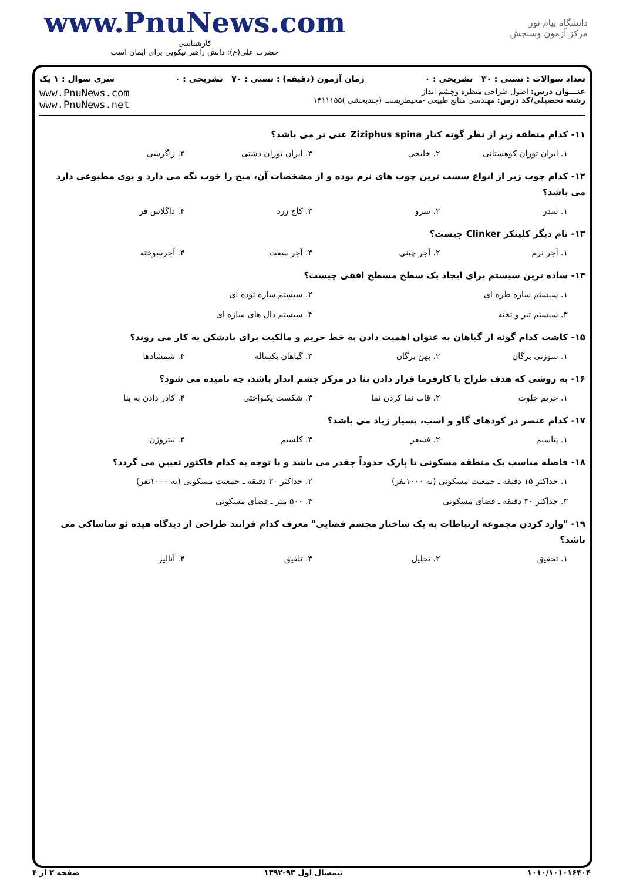www.PnuNews.com
کارشناسی
حضرت علی(ع): دانش راهبر نیکویی برای ایمان است
دانشگاه پیام نور
مرکز آزمون وسنجش
تعداد سوالات : تستی : ۳۰ تشریحی : ۰ زمان آزمون (دقیقه) : تستی : ۷۰ تشریحی : ۰ سری سوال : ۱ یک
عنـــوان درس: اصول طراحی منظره وچشم انداز
رشته تحصیلی/کد درس: مهندسی منابع طبیعی -محیطزیست (چندبخشی )۱۴۱۱۱۵۵
www.PnuNews.com
www.PnuNews.net
۱۱- کدام منطقه زیر از نظر گونه کنار Ziziphus spina غنی تر می باشد؟
۱. ایران توران کوهستانی ۲. خلیجی ۳. ایران توران دشتی ۴. زاگرسی
۱۲- کدام چوب زیر از انواع سست ترین چوب های نرم بوده و از مشخصات آن، میخ را خوب نگه می دارد و بوی مطبوعی دارد می باشد؟
۱. سدر ۲. سرو ۳. کاج زرد ۴. داگلاس فر
۱۳- نام دیگر کلینکر Clinker چیست؟
۱. آجر نرم ۲. آجر چینی ۳. آجر سفت ۴. آجرسوخته
۱۴- ساده ترین سیستم برای ایجاد یک سطح مسطح افقی چیست؟
۱. سیستم سازه طره ای ۲. سیستم سازه توده ای ۳. سیستم تیر و تخته ۴. سیستم دال های سازه ای
۱۵- کاشت کدام گونه از گیاهان به عنوان اهمیت دادن به خط حریم و مالکیت برای بادشکن به کار می روند؟
۱. سوزنی برگان ۲. پهن برگان ۳. گیاهان یکساله ۴. شمشادها
۱۶- به روشی که هدف طراح یا کارفرما قرار دادن بنا در مرکز چشم انداز باشد، چه نامیده می شود؟
۱. حریم خلوت ۲. قاب نما کردن نما ۳. شکست یکنواختی ۴. کادر دادن به بنا
۱۷- کدام عنصر در کودهای گاو و اسب، بسیار زیاد می باشد؟
۱. پتاسیم ۲. فسفر ۳. کلسیم ۴. نیتروژن
۱۸- فاصله مناسب یک منطقه مسکونی تا پارک حدوداً چقدر می باشد و با توجه به کدام فاکتور تعیین می گردد؟
۱. حداکثر ۱۵ دقیقه ـ جمعیت مسکونی (به ۱۰۰۰نفر) ۲. حداکثر ۳۰ دقیقه ـ جمعیت مسکونی (به ۱۰۰۰نفر) ۳. حداکثر ۳۰ دقیقه ـ فضای مسکونی ۴. ۵۰۰ متر ـ فضای مسکونی
۱۹- "وارد کردن مجموعه ارتباطات به یک ساختار مجسم فضایی" معرف کدام فرایند طراحی از دیدگاه هیده ئو ساساکی می باشد؟
۱. تحقیق ۲. تحلیل ۳. تلفیق ۴. آنالیز
۱۰۱۰/۱۰۱۰۱۶۴۰۴ نیمسال اول ۹۳-۱۳۹۲ صفحه ۲ از ۴